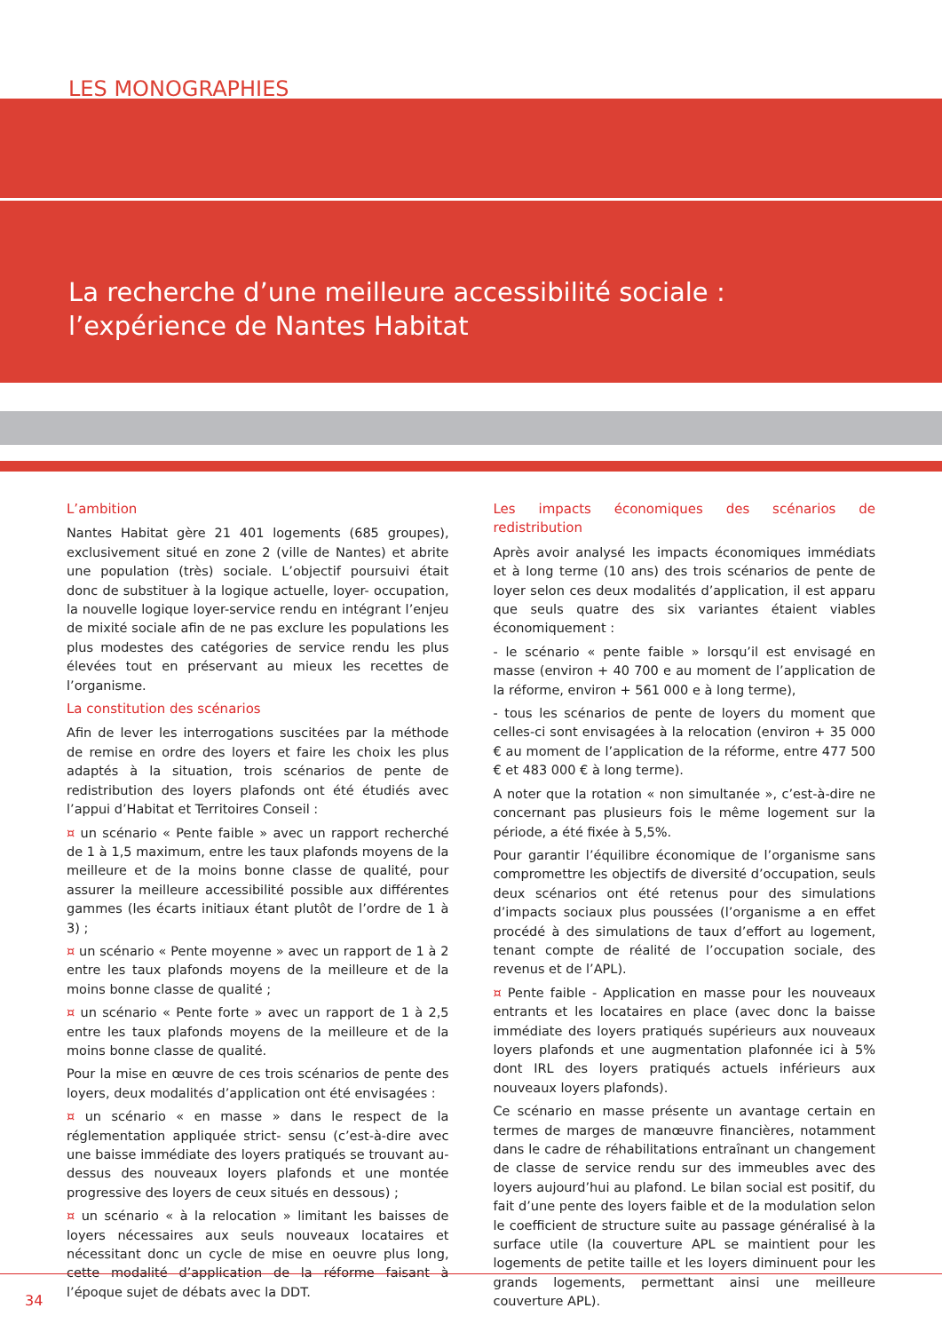LES MONOGRAPHIES
La recherche d’une meilleure accessibilité sociale :
l’expérience de Nantes Habitat
L’ambition
Nantes Habitat gère 21 401 logements (685 groupes), exclusivement situé en zone 2 (ville de Nantes) et abrite une population (très) sociale. L’objectif poursuivi était donc de substituer à la logique actuelle, loyer- occupation, la nouvelle logique loyer-service rendu en intégrant l’enjeu de mixité sociale afin de ne pas exclure les populations les plus modestes des catégories de service rendu les plus élevées tout en préservant au mieux les recettes de l’organisme.
La constitution des scénarios
Afin de lever les interrogations suscitées par la méthode de remise en ordre des loyers et faire les choix les plus adaptés à la situation, trois scénarios de pente de redistribution des loyers plafonds ont été étudiés avec l’appui d’Habitat et Territoires Conseil :
¤ un scénario « Pente faible » avec un rapport recherché de 1 à 1,5 maximum, entre les taux plafonds moyens de la meilleure et de la moins bonne classe de qualité, pour assurer la meilleure accessibilité possible aux différentes gammes (les écarts initiaux étant plutôt de l’ordre de 1 à 3) ;
¤ un scénario « Pente moyenne » avec un rapport de 1 à 2 entre les taux plafonds moyens de la meilleure et de la moins bonne classe de qualité ;
¤ un scénario « Pente forte » avec un rapport de 1 à 2,5 entre les taux plafonds moyens de la meilleure et de la moins bonne classe de qualité.
Pour la mise en œuvre de ces trois scénarios de pente des loyers, deux modalités d’application ont été envisagées :
¤ un scénario « en masse » dans le respect de la réglementation appliquée strict- sensu (c’est-à-dire avec une baisse immédiate des loyers pratiqués se trouvant au-dessus des nouveaux loyers plafonds et une montée progressive des loyers de ceux situés en dessous) ;
¤ un scénario « à la relocation » limitant les baisses de loyers nécessaires aux seuls nouveaux locataires et nécessitant donc un cycle de mise en oeuvre plus long, cette modalité d’application de la réforme faisant à l’époque sujet de débats avec la DDT.
Les impacts économiques des scénarios de redistribution
Après avoir analysé les impacts économiques immédiats et à long terme (10 ans) des trois scénarios de pente de loyer selon ces deux modalités d’application, il est apparu que seuls quatre des six variantes étaient viables économiquement :
- le scénario « pente faible » lorsqu’il est envisagé en masse (environ + 40 700 e au moment de l’application de la réforme, environ + 561 000 e à long terme),
- tous les scénarios de pente de loyers du moment que celles-ci sont envisagées à la relocation (environ + 35 000 € au moment de l’application de la réforme, entre 477 500 € et 483 000 € à long terme).
A noter que la rotation « non simultanée », c’est-à-dire ne concernant pas plusieurs fois le même logement sur la période, a été fixée à 5,5%.
Pour garantir l’équilibre économique de l’organisme sans compromettre les objectifs de diversité d’occupation, seuls deux scénarios ont été retenus pour des simulations d’impacts sociaux plus poussées (l’organisme a en effet procédé à des simulations de taux d’effort au logement, tenant compte de réalité de l’occupation sociale, des revenus et de l’APL).
¤ Pente faible - Application en masse pour les nouveaux entrants et les locataires en place (avec donc la baisse immédiate des loyers pratiqués supérieurs aux nouveaux loyers plafonds et une augmentation plafonnée ici à 5% dont IRL des loyers pratiqués actuels inférieurs aux nouveaux loyers plafonds).
Ce scénario en masse présente un avantage certain en termes de marges de manœuvre financières, notamment dans le cadre de réhabilitations entraînant un changement de classe de service rendu sur des immeubles avec des loyers aujourd’hui au plafond. Le bilan social est positif, du fait d’une pente des loyers faible et de la modulation selon le coefficient de structure suite au passage généralisé à la surface utile (la couverture APL se maintient pour les logements de petite taille et les loyers diminuent pour les grands logements, permettant ainsi une meilleure couverture APL).
34